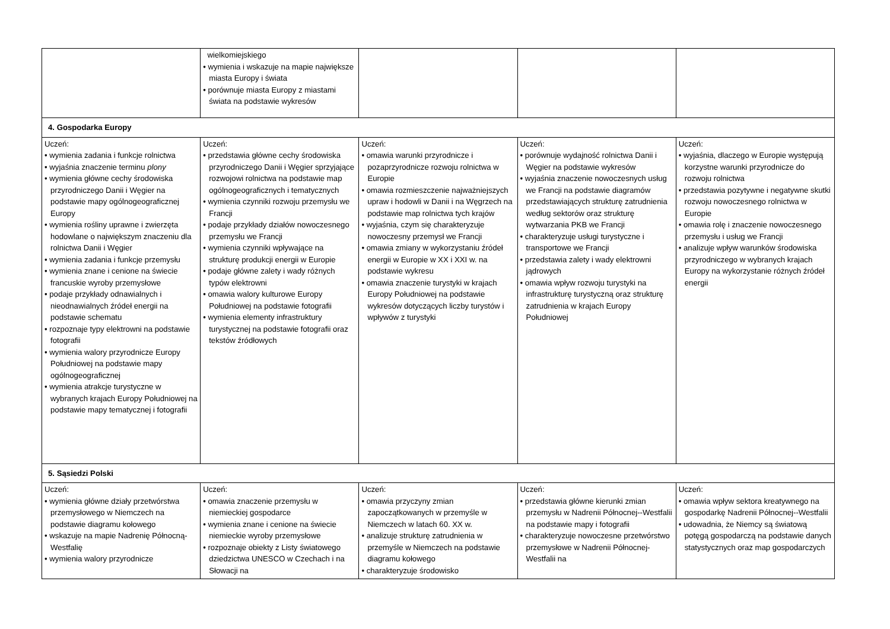| | wielkomiejskiego • wymienia i wskazuje na mapie największe miasta Europy i świata • porównuje miasta Europy z miastami świata na podstawie wykresów | | | |
| 4. Gospodarka Europy | | | | |
| Uczeń: • wymienia zadania i funkcje rolnictwa • wyjaśnia znaczenie terminu plony • wymienia główne cechy środowiska przyrodniczego Danii i Węgier na podstawie mapy ogólnogeograficznej Europy • wymienia rośliny uprawne i zwierzęta hodowlane o największym znaczeniu dla rolnictwa Danii i Węgier • wymienia zadania i funkcje przemysłu • wymienia znane i cenione na świecie francuskie wyroby przemysłowe • podaje przykłady odnawialnych i nieodnawialnych źródeł energii na podstawie schematu • rozpoznaje typy elektrowni na podstawie fotografii • wymienia walory przyrodnicze Europy Południowej na podstawie mapy ogólnogeograficznej • wymienia atrakcje turystyczne w wybranych krajach Europy Południowej na podstawie mapy tematycznej i fotografii | Uczeń: • przedstawia główne cechy środowiska przyrodniczego Danii i Węgier sprzyjające rozwojowi rolnictwa na podstawie map ogólnogeograficznych i tematycznych • wymienia czynniki rozwoju przemysłu we Francji • podaje przykłady działów nowoczesnego przemysłu we Francji • wymienia czynniki wpływające na strukturę produkcji energii w Europie • podaje główne zalety i wady różnych typów elektrowni • omawia walory kulturowe Europy Południowej na podstawie fotografii • wymienia elementy infrastruktury turystycznej na podstawie fotografii oraz tekstów źródłowych | Uczeń: • omawia warunki przyrodnicze i pozaprzyrodnicze rozwoju rolnictwa w Europie • omawia rozmieszczenie najważniejszych upraw i hodowli w Danii i na Węgrzech na podstawie map rolnictwa tych krajów • wyjaśnia, czym się charakteryzuje nowoczesny przemysł we Francji • omawia zmiany w wykorzystaniu źródeł energii w Europie w XX i XXI w. na podstawie wykresu • omawia znaczenie turystyki w krajach Europy Południowej na podstawie wykresów dotyczących liczby turystów i wpływów z turystyki | Uczeń: • porównuje wydajność rolnictwa Danii i Węgier na podstawie wykresów • wyjaśnia znaczenie nowoczesnych usług we Francji na podstawie diagramów przedstawiających strukturę zatrudnienia według sektorów oraz strukturę wytwarzania PKB we Francji • charakteryzuje usługi turystyczne i transportowe we Francji • przedstawia zalety i wady elektrowni jądrowych • omawia wpływ rozwoju turystyki na infrastrukturę turystyczną oraz strukturę zatrudnienia w krajach Europy Południowej | Uczeń: • wyjaśnia, dlaczego w Europie występują korzystne warunki przyrodnicze do rozwoju rolnictwa • przedstawia pozytywne i negatywne skutki rozwoju nowoczesnego rolnictwa w Europie • omawia rolę i znaczenie nowoczesnego przemysłu i usług we Francji • analizuje wpływ warunków środowiska przyrodniczego w wybranych krajach Europy na wykorzystanie różnych źródeł energii |
| 5. Sąsiedzi Polski | | | | |
| Uczeń: • wymienia główne działy przetwórstwa przemysłowego w Niemczech na podstawie diagramu kołowego • wskazuje na mapie Nadrenię Północną-Westfalię • wymienia walory przyrodnicze | Uczeń: • omawia znaczenie przemysłu w niemieckiej gospodarce • wymienia znane i cenione na świecie niemieckie wyroby przemysłowe • rozpoznaje obiekty z Listy światowego dziedzictwa UNESCO w Czechach i na Słowacji na | Uczeń: • omawia przyczyny zmian zapoczątkowanych w przemyśle w Niemczech w latach 60. XX w. • analizuje strukturę zatrudnienia w przemyśle w Niemczech na podstawie diagramu kołowego • charakteryzuje środowisko | Uczeń: • przedstawia główne kierunki zmian przemysłu w Nadrenii Północnej--Westfalii na podstawie mapy i fotografii • charakteryzuje nowoczesne przetwórstwo przemysłowe w Nadrenii Północnej-Westfalii na | Uczeń: • omawia wpływ sektora kreatywnego na gospodarkę Nadrenii Północnej--Westfalii • udowadnia, że Niemcy są światową potęgą gospodarczą na podstawie danych statystycznych oraz map gospodarczych |